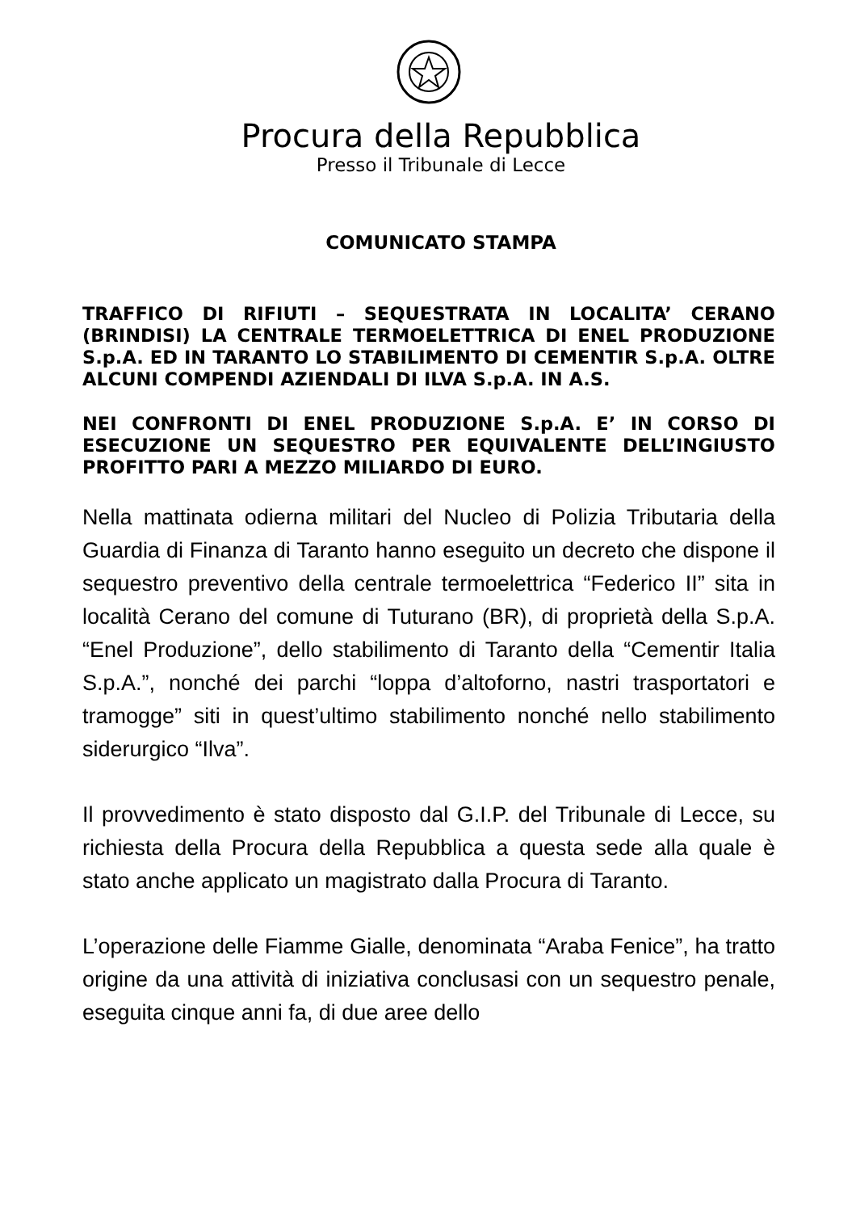Procura della Repubblica
Presso il Tribunale di Lecce
COMUNICATO STAMPA
TRAFFICO DI RIFIUTI – SEQUESTRATA IN LOCALITA’ CERANO (BRINDISI) LA CENTRALE TERMOELETTRICA DI ENEL PRODUZIONE S.p.A. ED IN TARANTO LO STABILIMENTO DI CEMENTIR S.p.A. OLTRE ALCUNI COMPENDI AZIENDALI DI ILVA S.p.A. IN A.S.
NEI CONFRONTI DI ENEL PRODUZIONE S.p.A. E’ IN CORSO DI ESECUZIONE UN SEQUESTRO PER EQUIVALENTE DELL’INGIUSTO PROFITTO PARI A MEZZO MILIARDO DI EURO.
Nella mattinata odierna militari del Nucleo di Polizia Tributaria della Guardia di Finanza di Taranto hanno eseguito un decreto che dispone il sequestro preventivo della centrale termoelettrica “Federico II” sita in località Cerano del comune di Tuturano (BR), di proprietà della S.p.A. “Enel Produzione”, dello stabilimento di Taranto della “Cementir Italia S.p.A.”, nonché dei parchi “loppa d’altoforno, nastri trasportatori e tramogge” siti in quest’ultimo stabilimento nonché nello stabilimento siderurgico “Ilva”.
Il provvedimento è stato disposto dal G.I.P. del Tribunale di Lecce, su richiesta della Procura della Repubblica a questa sede alla quale è stato anche applicato un magistrato dalla Procura di Taranto.
L’operazione delle Fiamme Gialle, denominata “Araba Fenice”, ha tratto origine da una attività di iniziativa conclusasi con un sequestro penale, eseguita cinque anni fa, di due aree dello